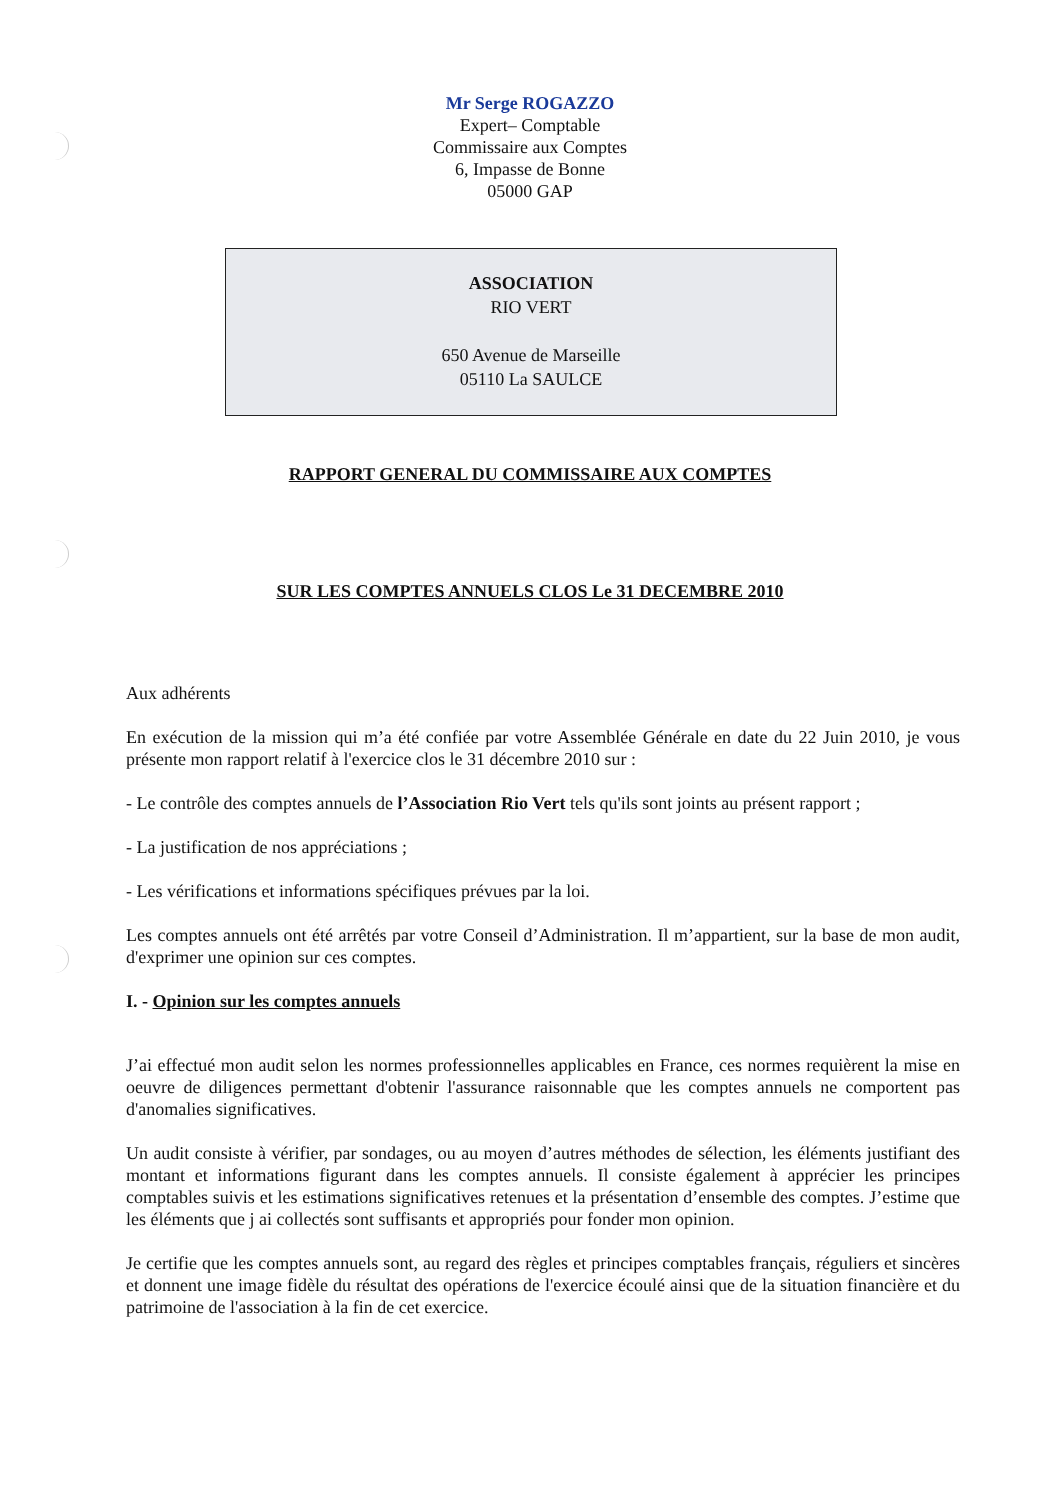Mr Serge ROGAZZO
Expert– Comptable
Commissaire aux Comptes
6, Impasse de Bonne
05000 GAP
ASSOCIATION
RIO VERT
650 Avenue de Marseille
05110 La SAULCE
RAPPORT GENERAL DU COMMISSAIRE AUX COMPTES
SUR LES COMPTES ANNUELS CLOS Le 31 DECEMBRE 2010
Aux adhérents
En exécution de la mission qui m’a été confiée par votre Assemblée Générale en date du 22 Juin 2010, je vous présente mon rapport relatif à l'exercice clos le 31 décembre 2010 sur :
- Le contrôle des comptes annuels de l’Association Rio Vert tels qu'ils sont joints au présent rapport ;
- La justification de nos appréciations ;
- Les vérifications et informations spécifiques prévues par la loi.
Les comptes annuels ont été arrêtés par votre Conseil d’Administration. Il m’appartient, sur la base de mon audit, d'exprimer une opinion sur ces comptes.
I. - Opinion sur les comptes annuels
J’ai effectué mon audit selon les normes professionnelles applicables en France, ces normes requièrent la mise en oeuvre de diligences permettant d'obtenir l'assurance raisonnable que les comptes annuels ne comportent pas d'anomalies significatives.
Un audit consiste à vérifier, par sondages, ou au moyen d’autres méthodes de sélection, les éléments justifiant des montant et informations figurant dans les comptes annuels. Il consiste également à apprécier les principes comptables suivis et les estimations significatives retenues et la présentation d’ensemble des comptes. J’estime que les éléments que j ai collectés sont suffisants et appropriés pour fonder mon opinion.
Je certifie que les comptes annuels sont, au regard des règles et principes comptables français, réguliers et sincères et donnent une image fidèle du résultat des opérations de l'exercice écoulé ainsi que de la situation financière et du patrimoine de l'association à la fin de cet exercice.